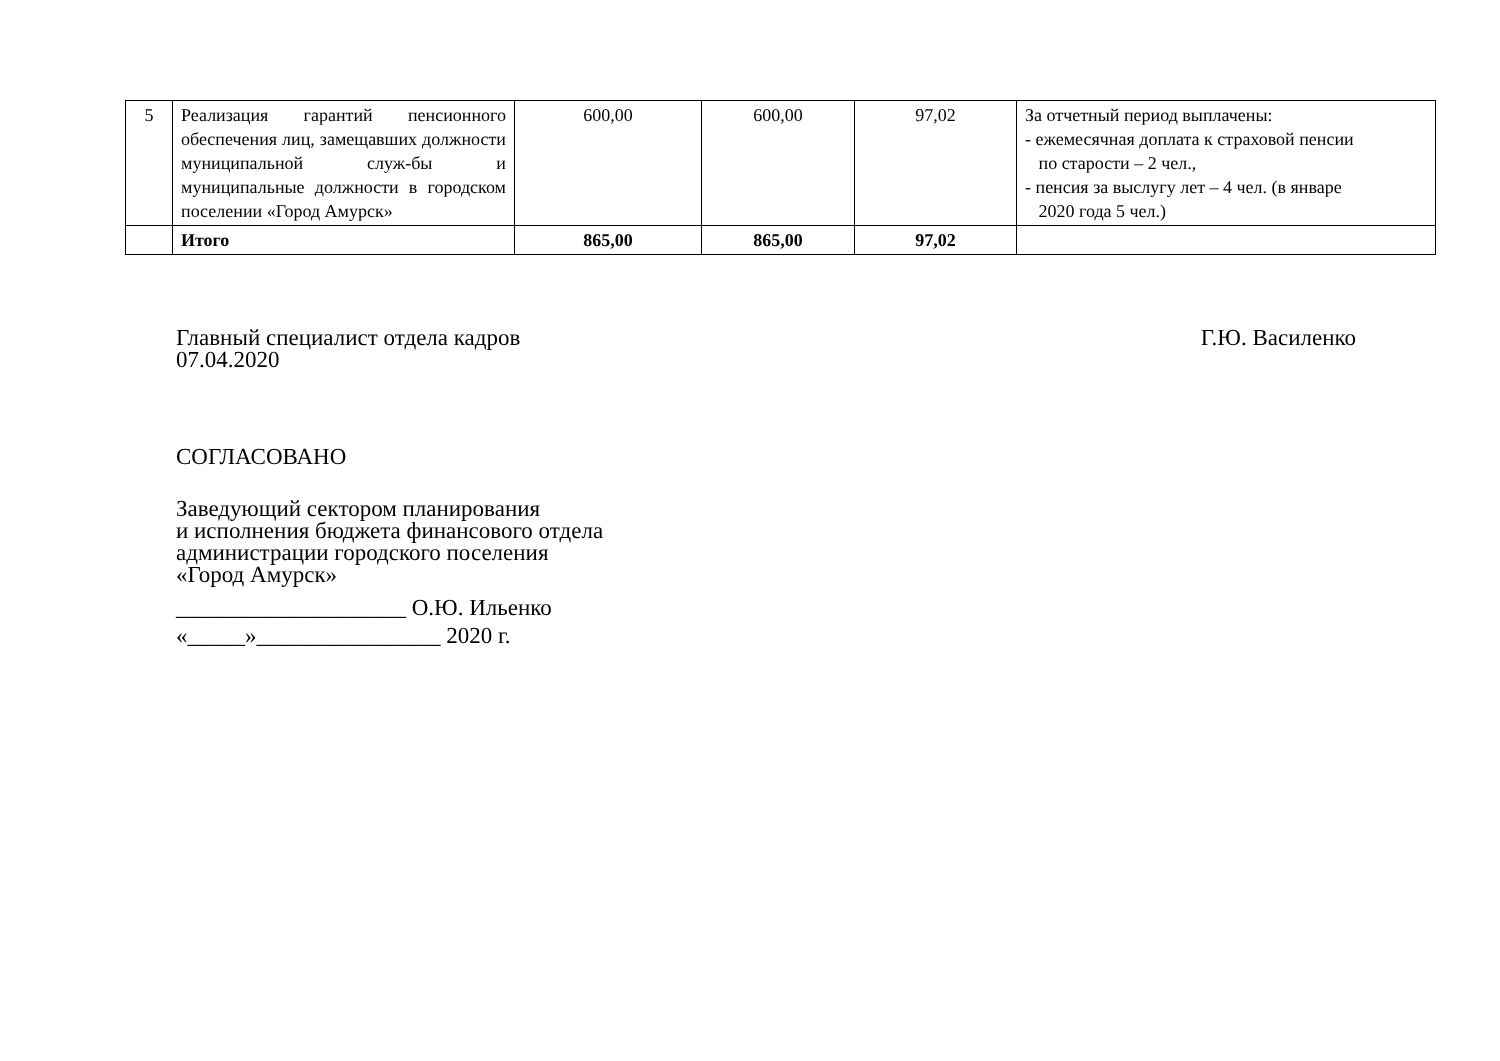| 5 | Реализация гарантий пенсионного обеспечения лиц, замещавших должности муниципальной служ-бы и муниципальные должности в городском поселении «Город Амурск» | 600,00 | 600,00 | 97,02 | За отчетный период выплачены: - ежемесячная доплата к страховой пенсии по старости – 2 чел., - пенсия за выслугу лет – 4 чел. (в январе 2020 года 5 чел.) |
| | Итого | 865,00 | 865,00 | 97,02 | |
Главный специалист отдела кадров Г.Ю. Василенко
07.04.2020
СОГЛАСОВАНО
Заведующий сектором планирования
и исполнения бюджета финансового отдела
администрации городского поселения
«Город Амурск»
____________________ О.Ю. Ильенко
«_____»________________ 2020 г.